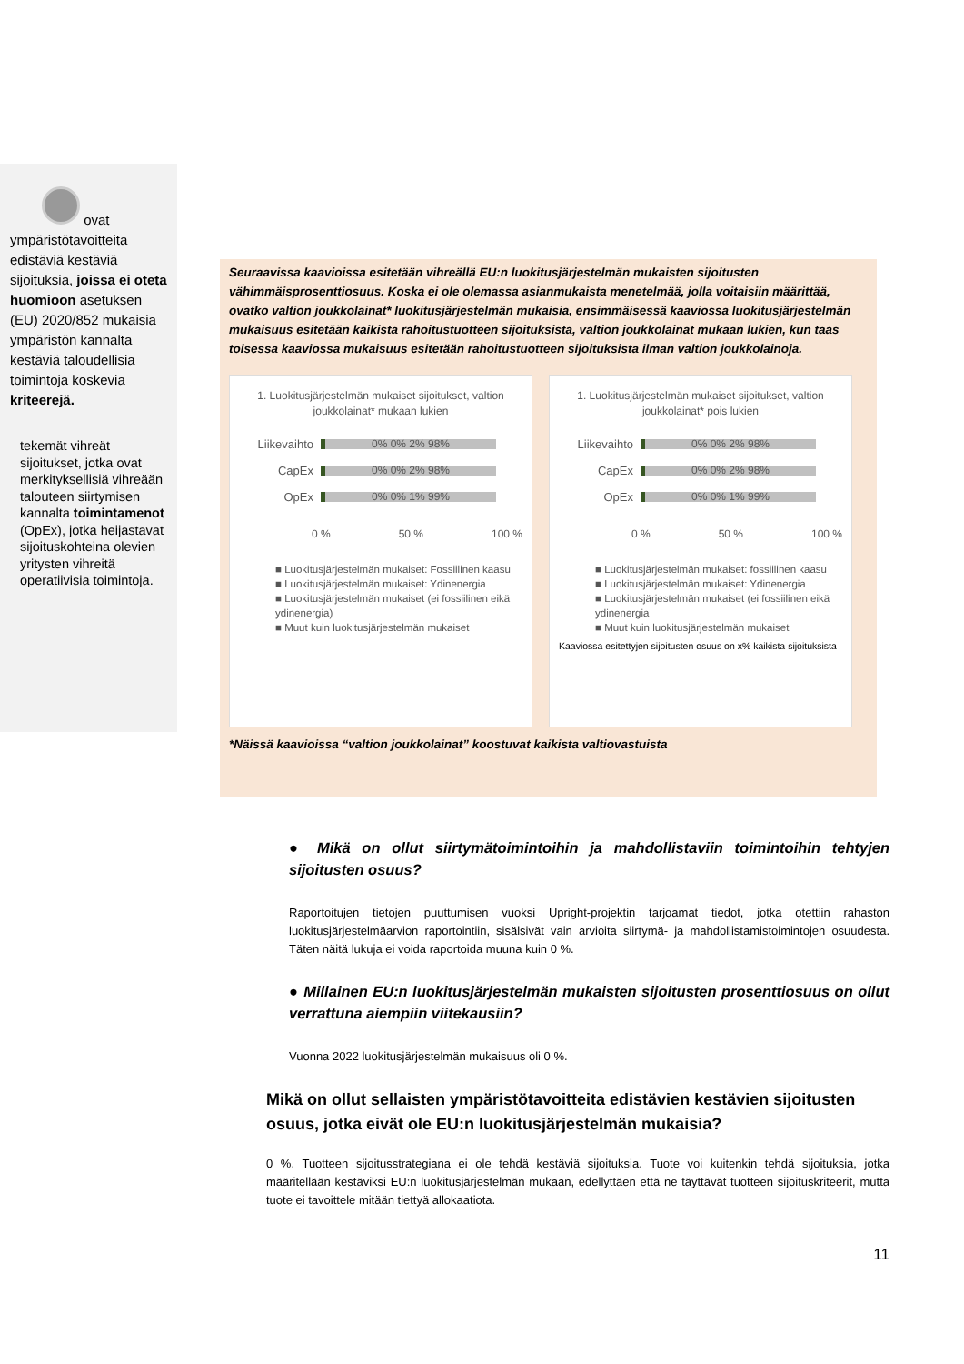ovat ympäristötavoitteita edistäviä kestäviä sijoituksia, joissa ei oteta huomioon asetuksen (EU) 2020/852 mukaisia ympäristön kannalta kestäviä taloudellisia toimintoja koskevia kriteerejä.
tekemät vihreät sijoitukset, jotka ovat merkityksellisiä vihreään talouteen siirtymisen kannalta toimintamenot (OpEx), jotka heijastavat sijoituskohteina olevien yritysten vihreitä operatiivisia toimintoja.
Seuraavissa kaavioissa esitetään vihreällä EU:n luokitusjärjestelmän mukaisten sijoitusten vähimmäisprosenttiosuus. Koska ei ole olemassa asianmukaista menetelmää, jolla voitaisiin määrittää, ovatko valtion joukkolainat* luokitusjärjestelmän mukaisia, ensimmäisessä kaaviossa luokitusjärjestelmän mukaisuus esitetään kaikista rahoitustuotteen sijoituksista, valtion joukkolainat mukaan lukien, kun taas toisessa kaaviossa mukaisuus esitetään rahoitustuotteen sijoituksista ilman valtion joukkolainoja.
1. Luokitusjärjestelmän mukaiset sijoitukset, valtion joukkolainat* mukaan lukien
Liikevaihto
0% 0% 2% 98%
CapEx
0% 0% 2% 98%
OpEx
0% 0% 1% 99%
0 % 50 % 100 %
■ Luokitusjärjestelmän mukaiset: Fossiilinen kaasu
■ Luokitusjärjestelmän mukaiset: Ydinenergia
■ Luokitusjärjestelmän mukaiset (ei fossiilinen eikä ydinenergia)
■ Muut kuin luokitusjärjestelmän mukaiset
1. Luokitusjärjestelmän mukaiset sijoitukset, valtion joukkolainat* pois lukien
Liikevaihto
0% 0% 2% 98%
CapEx
0% 0% 2% 98%
OpEx
0% 0% 1% 99%
0 % 50 % 100 %
■ Luokitusjärjestelmän mukaiset: fossiilinen kaasu
■ Luokitusjärjestelmän mukaiset: Ydinenergia
■ Luokitusjärjestelmän mukaiset (ei fossiilinen eikä ydinenergia
■ Muut kuin luokitusjärjestelmän mukaiset
Kaaviossa esitettyjen sijoitusten osuus on x% kaikista sijoituksista
*Näissä kaavioissa “valtion joukkolainat” koostuvat kaikista valtiovastuista
● Mikä on ollut siirtymätoimintoihin ja mahdollistaviin toimintoihin tehtyjen sijoitusten osuus?
Raportoitujen tietojen puuttumisen vuoksi Upright-projektin tarjoamat tiedot, jotka otettiin rahaston luokitusjärjestelmäarvion raportointiin, sisälsivät vain arvioita siirtymä- ja mahdollistamistoimintojen osuudesta. Täten näitä lukuja ei voida raportoida muuna kuin 0 %.
● Millainen EU:n luokitusjärjestelmän mukaisten sijoitusten prosenttiosuus on ollut verrattuna aiempiin viitekausiin?
Vuonna 2022 luokitusjärjestelmän mukaisuus oli 0 %.
Mikä on ollut sellaisten ympäristötavoitteita edistävien kestävien sijoitusten osuus, jotka eivät ole EU:n luokitusjärjestelmän mukaisia?
0 %. Tuotteen sijoitusstrategiana ei ole tehdä kestäviä sijoituksia. Tuote voi kuitenkin tehdä sijoituksia, jotka määritellään kestäviksi EU:n luokitusjärjestelmän mukaan, edellyttäen että ne täyttävät tuotteen sijoituskriteerit, mutta tuote ei tavoittele mitään tiettyä allokaatiota.
11